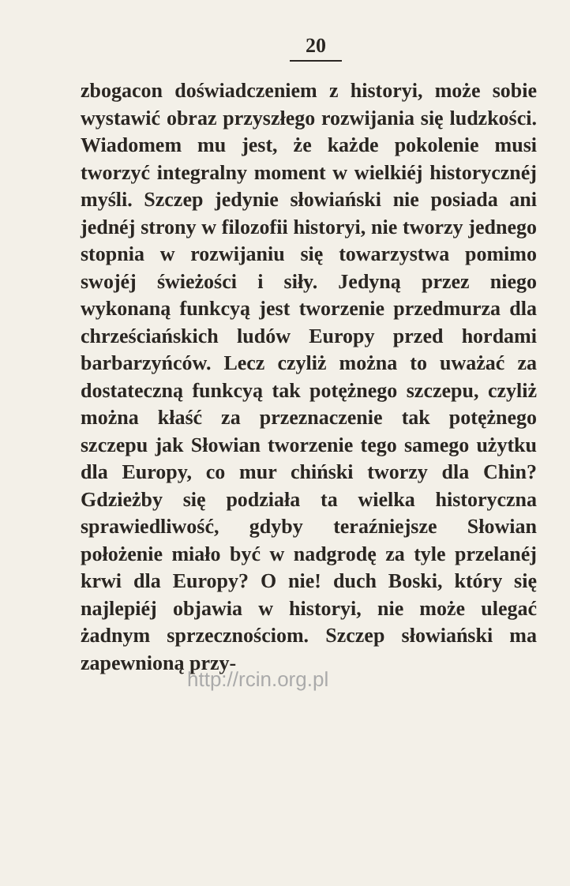20
zbogacon doświadczeniem z historyi, może sobie wystawić obraz przyszłego rozwijania się ludzkości. Wiadomem mu jest, że każde pokolenie musi tworzyć integralny moment w wielkiéj historycznéj myśli. Szczep jedynie słowiański nie posiada ani jednéj strony w filozofii historyi, nie tworzy jednego stopnia w rozwijaniu się towarzystwa pomimo swojéj świeżości i siły. Jedyną przez niego wykonaną funkcyą jest tworzenie przedmurza dla chrześciańskich ludów Europy przed hordami barbarzyńców. Lecz czyliż można to uważać za dostateczną funkcyą tak potężnego szczepu, czyliż można kłaść za przeznaczenie tak potężnego szczepu jak Słowian tworzenie tego samego użytku dla Europy, co mur chiński tworzy dla Chin? Gdzieżby się podziała ta wielka historyczna sprawiedliwość, gdyby teraźniejsze Słowian położenie miało być w nadgrodę za tyle przelanéj krwi dla Europy? O nie! duch Boski, który się najlepiéj objawia w historyi, nie może ulegać żadnym sprzecznościom. Szczep słowiański ma zapewnioną przy-
http://rcin.org.pl